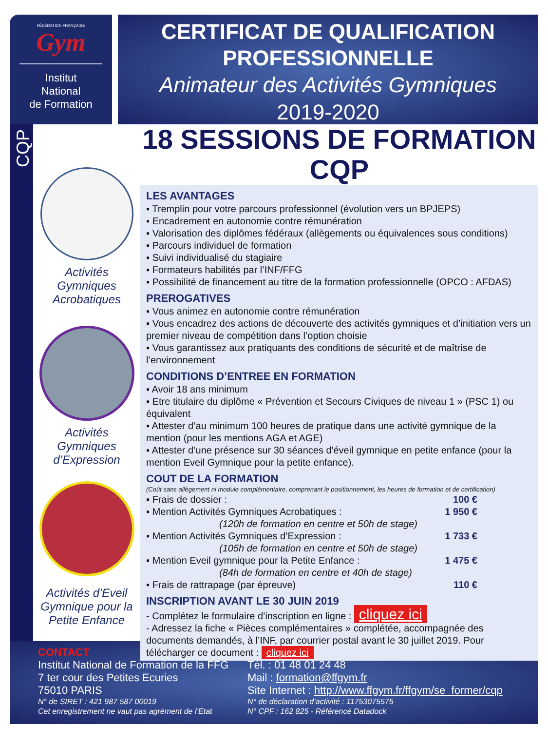FÉDÉRATION FRANÇAISE
Gym
Institut
National
de Formation
CERTIFICAT DE QUALIFICATION
PROFESSIONNELLE
Animateur des Activités Gymniques
2019-2020
CQP
Activités
Gymniques
Acrobatiques
Activités
Gymniques
d’Expression
Activités d’Eveil
Gymnique pour la
Petite Enfance
18 SESSIONS DE FORMATION CQP
LES AVANTAGES
▪ Tremplin pour votre parcours professionnel (évolution vers un BPJEPS)
▪ Encadrement en autonomie contre rémunération
▪ Valorisation des diplômes fédéraux (allègements ou équivalences sous conditions)
▪ Parcours individuel de formation
▪ Suivi individualisé du stagiaire
▪ Formateurs habilités par l’INF/FFG
▪ Possibilité de financement au titre de la formation professionnelle (OPCO : AFDAS)
PREROGATIVES
▪ Vous animez en autonomie contre rémunération
▪ Vous encadrez des actions de découverte des activités gymniques et d’initiation vers un premier niveau de compétition dans l’option choisie
▪ Vous garantissez aux pratiquants des conditions de sécurité et de maîtrise de l’environnement
CONDITIONS D’ENTREE EN FORMATION
▪ Avoir 18 ans minimum
▪ Etre titulaire du diplôme « Prévention et Secours Civiques de niveau 1 » (PSC 1) ou équivalent
▪ Attester d’au minimum 100 heures de pratique dans une activité gymnique de la mention (pour les mentions AGA et AGE)
▪ Attester d’une présence sur 30 séances d'éveil gymnique en petite enfance (pour la mention Eveil Gymnique pour la petite enfance).
COUT DE LA FORMATION
(Coût sans allègement ni module complémentaire, comprenant le positionnement, les heures de formation et de certification)
▪ Frais de dossier : 100 €
▪ Mention Activités Gymniques Acrobatiques : 1 950 €
(120h de formation en centre et 50h de stage)
▪ Mention Activités Gymniques d’Expression : 1 733 €
(105h de formation en centre et 50h de stage)
▪ Mention Eveil gymnique pour la Petite Enfance : 1 475 €
(84h de formation en centre et 40h de stage)
▪ Frais de rattrapage (par épreuve) 110 €
INSCRIPTION AVANT LE 30 JUIN 2019
- Complétez le formulaire d’inscription en ligne : cliquez ici
- Adressez la fiche « Pièces complémentaires » complétée, accompagnée des documents demandés, à l’INF, par courrier postal avant le 30 juillet 2019. Pour télécharger ce document : cliquez ici
CONTACT
Institut National de Formation de la FFG
7 ter cour des Petites Ecuries
75010 PARIS
N° de SIRET : 421 987 587 00019
Cet enregistrement ne vaut pas agrément de l’Etat
Tél. : 01 48 01 24 48
Mail : formation@ffgym.fr
Site Internet : http://www.ffgym.fr/ffgym/se_former/cqp
N° de déclaration d’activité : 11753075575
N° CPF : 162 825 - Référencé Datadock